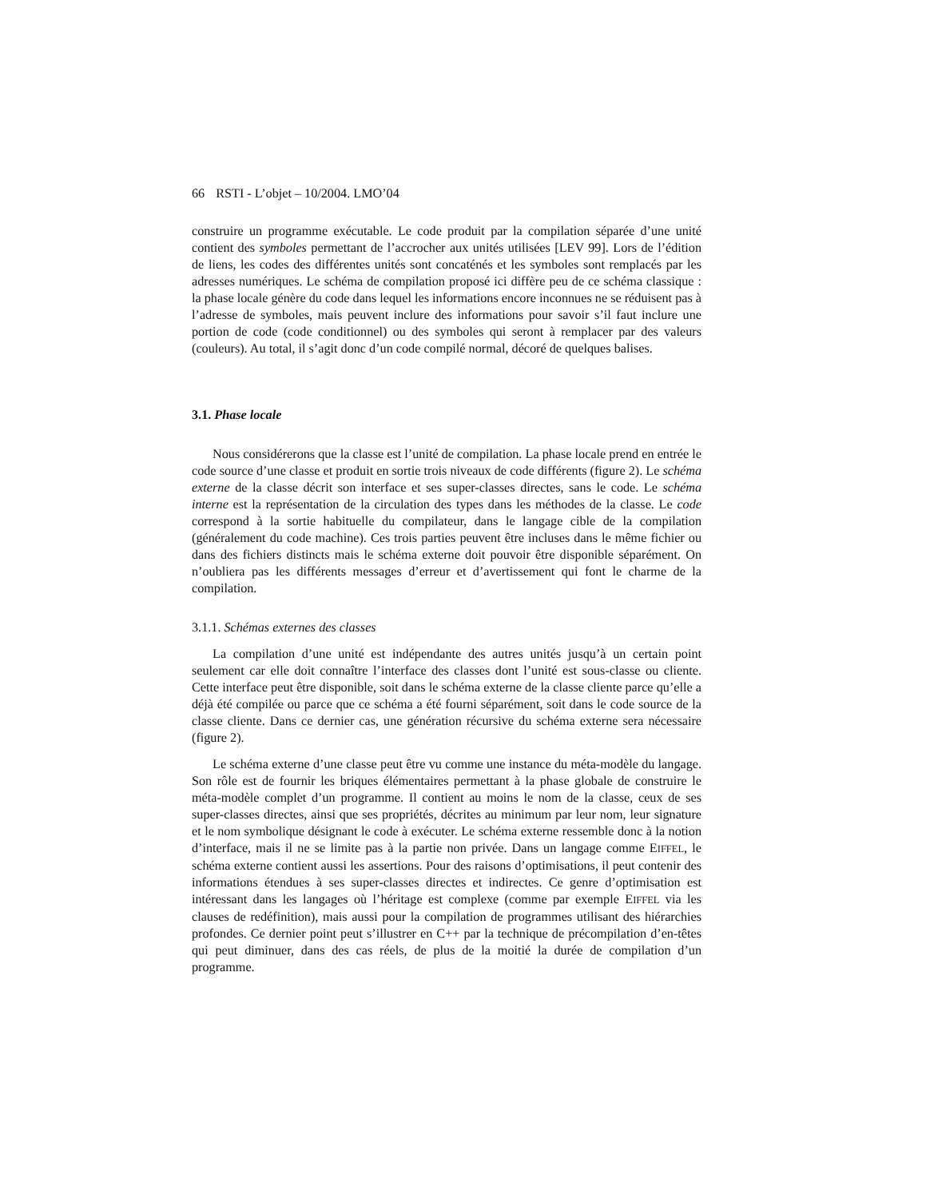66 RSTI - L’objet – 10/2004. LMO’04
construire un programme exécutable. Le code produit par la compilation séparée d’une unité contient des symboles permettant de l’accrocher aux unités utilisées [LEV 99]. Lors de l’édition de liens, les codes des différentes unités sont concaténés et les symboles sont remplacés par les adresses numériques. Le schéma de compilation proposé ici diffère peu de ce schéma classique : la phase locale génère du code dans lequel les informations encore inconnues ne se réduisent pas à l’adresse de symboles, mais peuvent inclure des informations pour savoir s’il faut inclure une portion de code (code conditionnel) ou des symboles qui seront à remplacer par des valeurs (couleurs). Au total, il s’agit donc d’un code compilé normal, décoré de quelques balises.
3.1. Phase locale
Nous considérerons que la classe est l’unité de compilation. La phase locale prend en entrée le code source d’une classe et produit en sortie trois niveaux de code différents (figure 2). Le schéma externe de la classe décrit son interface et ses super-classes directes, sans le code. Le schéma interne est la représentation de la circulation des types dans les méthodes de la classe. Le code correspond à la sortie habituelle du compilateur, dans le langage cible de la compilation (généralement du code machine). Ces trois parties peuvent être incluses dans le même fichier ou dans des fichiers distincts mais le schéma externe doit pouvoir être disponible séparément. On n’oubliera pas les différents messages d’erreur et d’avertissement qui font le charme de la compilation.
3.1.1. Schémas externes des classes
La compilation d’une unité est indépendante des autres unités jusqu’à un certain point seulement car elle doit connaître l’interface des classes dont l’unité est sous-classe ou cliente. Cette interface peut être disponible, soit dans le schéma externe de la classe cliente parce qu’elle a déjà été compilée ou parce que ce schéma a été fourni séparément, soit dans le code source de la classe cliente. Dans ce dernier cas, une génération récursive du schéma externe sera nécessaire (figure 2).
Le schéma externe d’une classe peut être vu comme une instance du méta-modèle du langage. Son rôle est de fournir les briques élémentaires permettant à la phase globale de construire le méta-modèle complet d’un programme. Il contient au moins le nom de la classe, ceux de ses super-classes directes, ainsi que ses propriétés, décrites au minimum par leur nom, leur signature et le nom symbolique désignant le code à exécuter. Le schéma externe ressemble donc à la notion d’interface, mais il ne se limite pas à la partie non privée. Dans un langage comme EIFFEL, le schéma externe contient aussi les assertions. Pour des raisons d’optimisations, il peut contenir des informations étendues à ses super-classes directes et indirectes. Ce genre d’optimisation est intéressant dans les langages où l’héritage est complexe (comme par exemple EIFFEL via les clauses de redéfinition), mais aussi pour la compilation de programmes utilisant des hiérarchies profondes. Ce dernier point peut s’illustrer en C++ par la technique de précompilation d’en-têtes qui peut diminuer, dans des cas réels, de plus de la moitié la durée de compilation d’un programme.